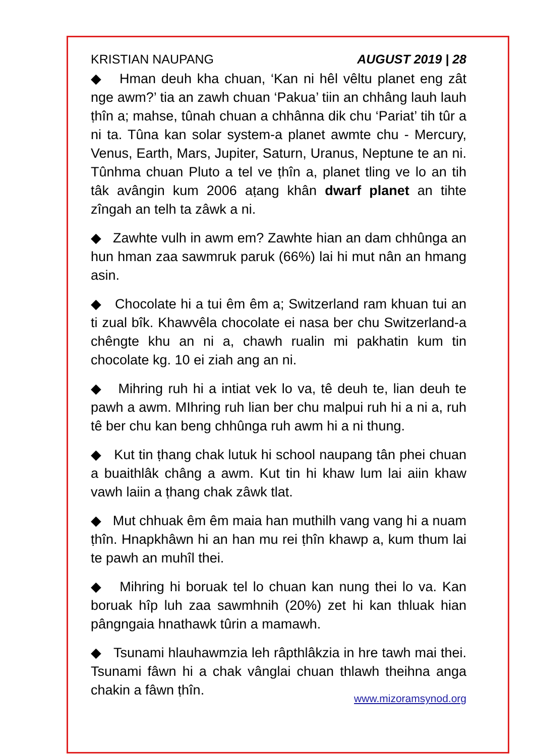KRISTIAN NAUPANG AUGUST 2019 | 28
◆ Hman deuh kha chuan, ‘Kan ni hêl vêltu planet eng zât nge awm?’ tia an zawh chuan ‘Pakua’ tiin an chhâng lauh lauh ṭhîn a; mahse, tûnah chuan a chhânna dik chu ‘Pariat’ tih tûr a ni ta. Tûna kan solar system-a planet awmte chu - Mercury, Venus, Earth, Mars, Jupiter, Saturn, Uranus, Neptune te an ni. Tûnhma chuan Pluto a tel ve ṭhîn a, planet tling ve lo an tih tâk avângin kum 2006 aṭang khân dwarf planet an tihte zîngah an telh ta zâwk a ni.
◆ Zawhte vulh in awm em? Zawhte hian an dam chhûnga an hun hman zaa sawmruk paruk (66%) lai hi mut nân an hmang asin.
◆ Chocolate hi a tui êm êm a; Switzerland ram khuan tui an ti zual bîk. Khawvêla chocolate ei nasa ber chu Switzerland-a chêngte khu an ni a, chawh rualin mi pakhatin kum tin chocolate kg. 10 ei ziah ang an ni.
◆ Mihring ruh hi a intiat vek lo va, tê deuh te, lian deuh te pawh a awm. MIhring ruh lian ber chu malpui ruh hi a ni a, ruh tê ber chu kan beng chhûnga ruh awm hi a ni thung.
◆ Kut tin ṭhang chak lutuk hi school naupang tân phei chuan a buaithlâk châng a awm. Kut tin hi khaw lum lai aiin khaw vawh laiin a ṭhang chak zâwk tlat.
◆ Mut chhuak êm êm maia han muthilh vang vang hi a nuam ṭhîn. Hnapkhâwn hi an han mu rei ṭhîn khawp a, kum thum lai te pawh an muhîl thei.
◆ Mihring hi boruak tel lo chuan kan nung thei lo va. Kan boruak hîp luh zaa sawmhnih (20%) zet hi kan thluak hian pângngaia hnathawk tûrin a mamawh.
◆ Tsunami hlauhawmzia leh râpthlâkzia in hre tawh mai thei. Tsunami fâwn hi a chak vânglai chuan thlawh theihna anga chakin a fâwn ṭhîn.
www.mizoramsynod.org